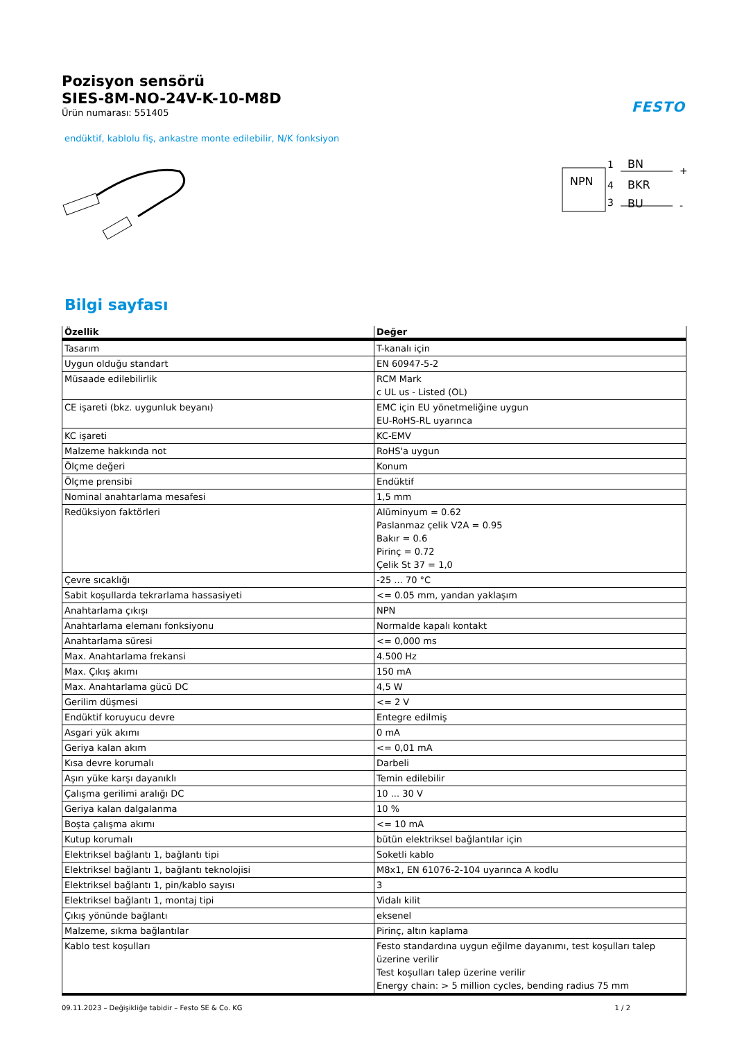Pozisyon sensörü
SIES-8M-NO-24V-K-10-M8D
Ürün numarası: 551405
FESTO
endüktif, kablolu fiş, ankastre monte edilebilir, N/K fonksiyon
NPN
1
4
3
BN
BKR
BU
+
-
Bilgi sayfası
| Özellik | Değer |
| --- | --- |
| Tasarım | T-kanalı için |
| Uygun olduğu standart | EN 60947-5-2 |
| Müsaade edilebilirlik | RCM Mark c UL us - Listed (OL) |
| CE işareti (bkz. uygunluk beyanı) | EMC için EU yönetmeliğine uygun EU-RoHS-RL uyarınca |
| KC işareti | KC-EMV |
| Malzeme hakkında not | RoHS'a uygun |
| Ölçme değeri | Konum |
| Ölçme prensibi | Endüktif |
| Nominal anahtarlama mesafesi | 1,5 mm |
| Redüksiyon faktörleri | Alüminyum = 0.62 Paslanmaz çelik V2A = 0.95 Bakır = 0.6 Pirinç = 0.72 Çelik St 37 = 1,0 |
| Çevre sıcaklığı | -25 ... 70 °C |
| Sabit koşullarda tekrarlama hassasiyeti | <= 0.05 mm, yandan yaklaşım |
| Anahtarlama çıkışı | NPN |
| Anahtarlama elemanı fonksiyonu | Normalde kapalı kontakt |
| Anahtarlama süresi | <= 0,000 ms |
| Max. Anahtarlama frekansi | 4.500 Hz |
| Max. Çıkış akımı | 150 mA |
| Max. Anahtarlama gücü DC | 4,5 W |
| Gerilim düşmesi | <= 2 V |
| Endüktif koruyucu devre | Entegre edilmiş |
| Asgari yük akımı | 0 mA |
| Geriya kalan akım | <= 0,01 mA |
| Kısa devre korumalı | Darbeli |
| Aşırı yüke karşı dayanıklı | Temin edilebilir |
| Çalışma gerilimi aralığı DC | 10 ... 30 V |
| Geriya kalan dalgalanma | 10 % |
| Boşta çalışma akımı | <= 10 mA |
| Kutup korumalı | bütün elektriksel bağlantılar için |
| Elektriksel bağlantı 1, bağlantı tipi | Soketli kablo |
| Elektriksel bağlantı 1, bağlantı teknolojisi | M8x1, EN 61076-2-104 uyarınca A kodlu |
| Elektriksel bağlantı 1, pin/kablo sayısı | 3 |
| Elektriksel bağlantı 1, montaj tipi | Vidalı kilit |
| Çıkış yönünde bağlantı | eksenel |
| Malzeme, sıkma bağlantılar | Pirinç, altın kaplama |
| Kablo test koşulları | Festo standardına uygun eğilme dayanımı, test koşulları talep üzerine verilir Test koşulları talep üzerine verilir Energy chain: > 5 million cycles, bending radius 75 mm |
09.11.2023 – Değişikliğe tabidir – Festo SE & Co. KG 1 / 2